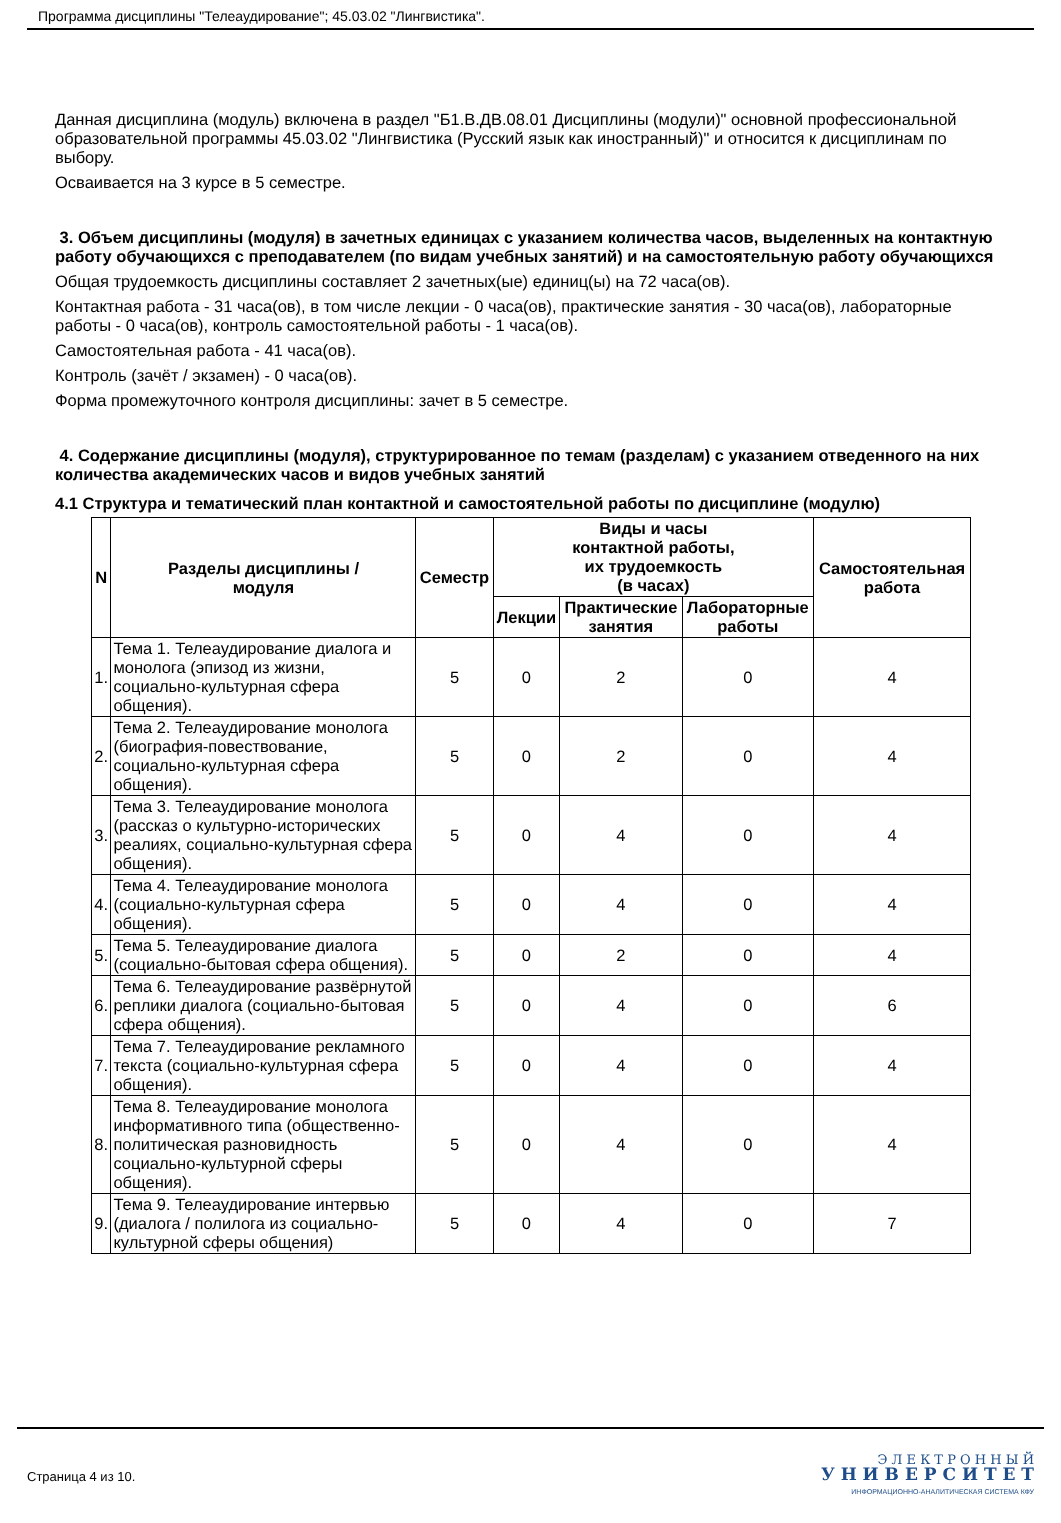Программа дисциплины "Телеаудирование"; 45.03.02 "Лингвистика".
Данная дисциплина (модуль) включена в раздел "Б1.В.ДВ.08.01 Дисциплины (модули)" основной профессиональной образовательной программы 45.03.02 "Лингвистика (Русский язык как иностранный)" и относится к дисциплинам по выбору.
Осваивается на 3 курсе в 5 семестре.
3. Объем дисциплины (модуля) в зачетных единицах с указанием количества часов, выделенных на контактную работу обучающихся с преподавателем (по видам учебных занятий) и на самостоятельную работу обучающихся
Общая трудоемкость дисциплины составляет 2 зачетных(ые) единиц(ы) на 72 часа(ов).
Контактная работа - 31 часа(ов), в том числе лекции - 0 часа(ов), практические занятия - 30 часа(ов), лабораторные работы - 0 часа(ов), контроль самостоятельной работы - 1 часа(ов).
Самостоятельная работа - 41 часа(ов).
Контроль (зачёт / экзамен) - 0 часа(ов).
Форма промежуточного контроля дисциплины: зачет в 5 семестре.
4. Содержание дисциплины (модуля), структурированное по темам (разделам) с указанием отведенного на них количества академических часов и видов учебных занятий
4.1 Структура и тематический план контактной и самостоятельной работы по дисциплине (модулю)
| N | Разделы дисциплины / модуля | Семестр | Виды и часы контактной работы, их трудоемкость (в часах) | | | Самостоятельная работа |
| --- | --- | --- | --- | --- | --- | --- |
| | | | Лекции | Практические занятия | Лабораторные работы | |
| 1. | Тема 1. Телеаудирование диалога и монолога (эпизод из жизни, социально-культурная сфера общения). | 5 | 0 | 2 | 0 | 4 |
| 2. | Тема 2. Телеаудирование монолога (биография-повествование, социально-культурная сфера общения). | 5 | 0 | 2 | 0 | 4 |
| 3. | Тема 3. Телеаудирование монолога (рассказ о культурно-исторических реалиях, социально-культурная сфера общения). | 5 | 0 | 4 | 0 | 4 |
| 4. | Тема 4. Телеаудирование монолога (социально-культурная сфера общения). | 5 | 0 | 4 | 0 | 4 |
| 5. | Тема 5. Телеаудирование диалога (социально-бытовая сфера общения). | 5 | 0 | 2 | 0 | 4 |
| 6. | Тема 6. Телеаудирование развёрнутой реплики диалога (социально-бытовая сфера общения). | 5 | 0 | 4 | 0 | 6 |
| 7. | Тема 7. Телеаудирование рекламного текста (социально-культурная сфера общения). | 5 | 0 | 4 | 0 | 4 |
| 8. | Тема 8. Телеаудирование монолога информативного типа (общественно-политическая разновидность социально-культурной сферы общения). | 5 | 0 | 4 | 0 | 4 |
| 9. | Тема 9. Телеаудирование интервью (диалога / полилога из социально-культурной сферы общения) | 5 | 0 | 4 | 0 | 7 |
Страница 4 из 10.
Э Л Е К Т Р О Н Н Ы Й
У Н И В Е Р С И Т Е Т
ИНФОРМАЦИОННО-АНАЛИТИЧЕСКАЯ СИСТЕМА КФУ